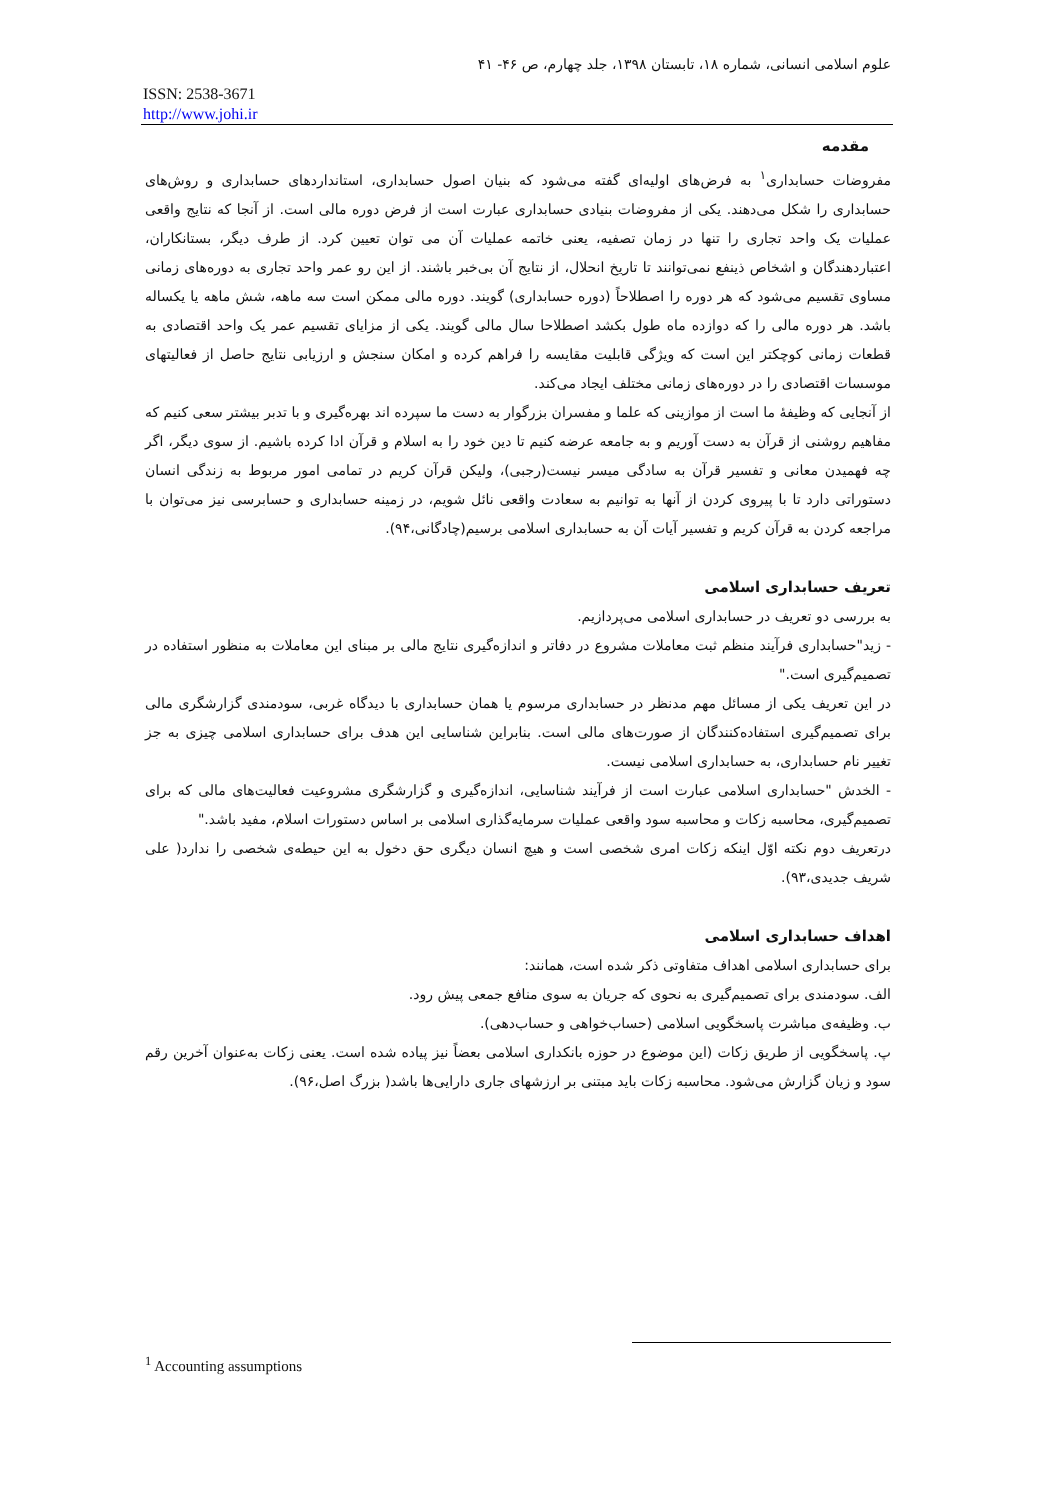علوم اسلامی انسانی، شماره ۱۸، تابستان ۱۳۹۸، جلد چهارم، ص ۴۶- ۴۱
ISSN: 2538-3671
http://www.johi.ir
مقدمه
مفروضات حسابداری<sup>۱</sup> به فرض‌های اولیه‌ای گفته می‌شود که بنیان اصول حسابداری، استانداردهای حسابداری و روش‌های حسابداری را شکل می‌دهند. یکی از مفروضات بنیادی حسابداری عبارت است از فرض دوره مالی است. از آنجا که نتایج واقعی عملیات یک واحد تجاری را تنها در زمان تصفیه، یعنی خاتمه عملیات آن می توان تعیین کرد. از طرف دیگر، بستانکاران، اعتباردهندگان و اشخاص ذینفع نمی‌توانند تا تاریخ انحلال، از نتایج آن بی‌خبر باشند. از این رو عمر واحد تجاری به دوره‌های زمانی مساوی تقسیم می‌شود که هر دوره را اصطلاحاً (دوره حسابداری) گویند. دوره مالی ممکن است سه ماهه، شش ماهه یا یکساله باشد. هر دوره مالی را که دوازده ماه طول بکشد اصطلاحا سال مالی گویند. یکی از مزایای تقسیم عمر یک واحد اقتصادی به قطعات زمانی کوچکتر این است که ویژگی قابلیت مقایسه را فراهم کرده و امکان سنجش و ارزیابی نتایج حاصل از فعالیتهای موسسات اقتصادی را در دوره‌های زمانی مختلف ایجاد می‌کند.
از آنجایی که وظیفهٔ ما است از موازینی که علما و مفسران بزرگوار به دست ما سپرده اند بهره‌گیری و با تدبر بیشتر سعی کنیم که مفاهیم روشنی از قرآن به دست آوریم و به جامعه عرضه کنیم تا دین خود را به اسلام و قرآن ادا کرده باشیم. از سوی دیگر، اگر چه فهمیدن معانی و تفسیر قرآن به سادگی میسر نیست(رجبی)، ولیکن قرآن کریم در تمامی امور مربوط به زندگی انسان دستوراتی دارد تا با پیروی کردن از آنها به توانیم به سعادت واقعی نائل شویم، در زمینه حسابداری و حسابرسی نیز می‌توان با مراجعه کردن به قرآن کریم و تفسیر آیات آن به حسابداری اسلامی برسیم(چادگانی،۹۴).
تعریف حسابداری اسلامی
به بررسی دو تعریف در حسابداری اسلامی می‌پردازیم.
- زید"حسابداری فرآیند منظم ثبت معاملات مشروع در دفاتر و اندازه‌گیری نتایج مالی بر مبنای این معاملات به منظور استفاده در تصمیم‌گیری است."
در این تعریف یکی از مسائل مهم مدنظر در حسابداری مرسوم یا همان حسابداری با دیدگاه غربی، سودمندی گزارشگری مالی برای تصمیم‌گیری استفاده‌کنندگان از صورت‌های مالی است. بنابراین شناسایی این هدف برای حسابداری اسلامی چیزی به جز تغییر نام حسابداری، به حسابداری اسلامی نیست.
- الخدش "حسابداری اسلامی عبارت است از فرآیند شناسایی، اندازه‌گیری و گزارشگری مشروعیت فعالیت‌های مالی که برای تصمیم‌گیری، محاسبه زکات و محاسبه سود واقعی عملیات سرمایه‌گذاری اسلامی بر اساس دستورات اسلام، مفید باشد."
درتعریف دوم نکته اوّل اینکه زکات امری شخصی است و هیچ انسان دیگری حق دخول به این حیطه‌ی شخصی را ندارد( علی شریف جدیدی،۹۳).
اهداف حسابداری اسلامی
برای حسابداری اسلامی اهداف متفاوتی ذکر شده است، همانند:
الف. سودمندی برای تصمیم‌گیری به نحوی که جریان به سوی منافع جمعی پیش رود.
ب. وظیفه‌ی مباشرت پاسخگویی اسلامی (حساب‌خواهی و حساب‌دهی).
پ. پاسخگویی از طریق زکات (این موضوع در حوزه بانکداری اسلامی بعضاً نیز پیاده شده است. یعنی زکات به‌عنوان آخرین رقم سود و زیان گزارش می‌شود. محاسبه زکات باید مبتنی بر ارزشهای جاری دارایی‌ها باشد( بزرگ اصل،۹۶).
<sup>1</sup> Accounting assumptions